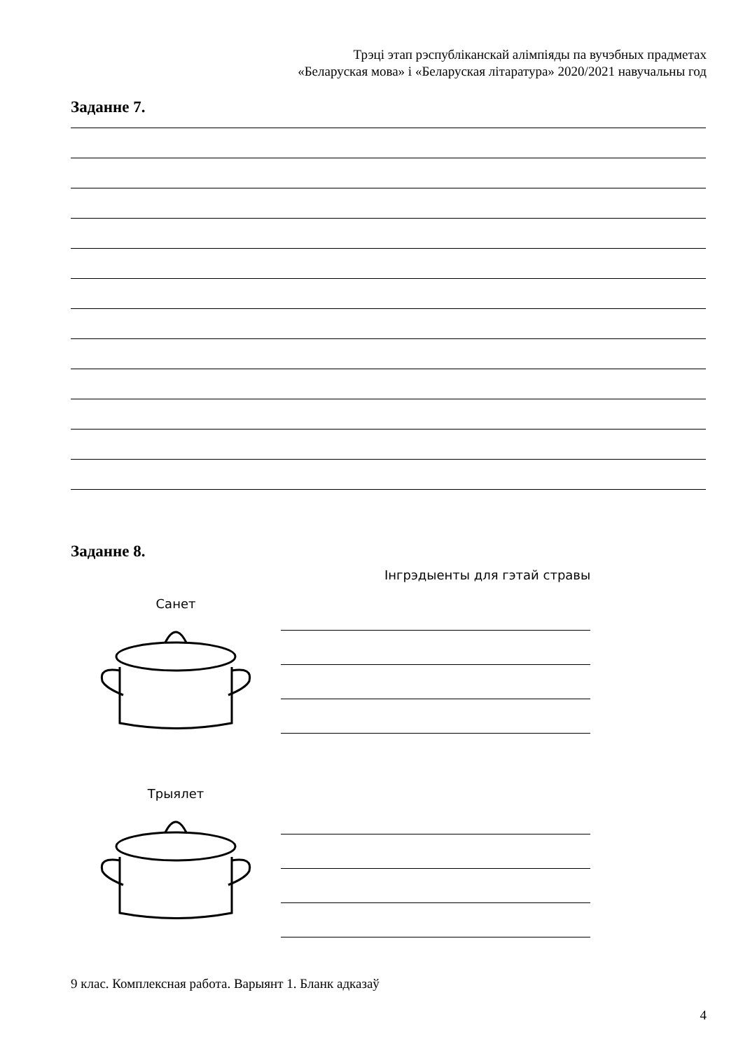Трэці этап рэспубліканскай алімпіяды па вучэбных прадметах
«Беларуская мова» і «Беларуская літаратура» 2020/2021 навучальны год
Заданне 7.
Заданне 8.
Інгрэдыенты для гэтай стравы
Санет
Трыялет
9 клас. Комплексная работа. Варыянт 1. Бланк адказаў
4